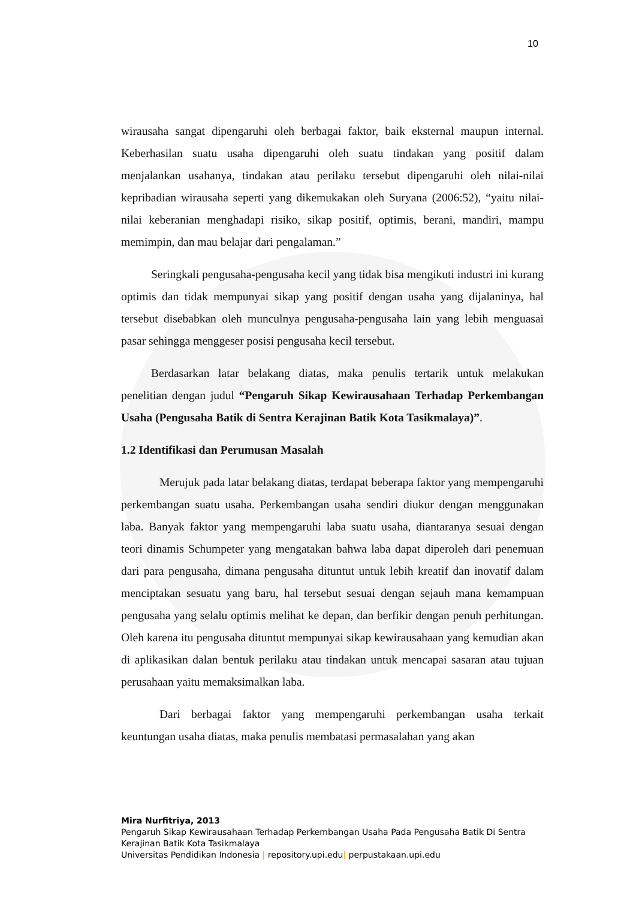10
wirausaha sangat dipengaruhi oleh berbagai faktor, baik eksternal maupun internal. Keberhasilan suatu usaha dipengaruhi oleh suatu tindakan yang positif dalam menjalankan usahanya, tindakan atau perilaku tersebut dipengaruhi oleh nilai-nilai kepribadian wirausaha seperti yang dikemukakan oleh Suryana (2006:52), “yaitu nilai-nilai keberanian menghadapi risiko, sikap positif, optimis, berani, mandiri, mampu memimpin, dan mau belajar dari pengalaman.”
Seringkali pengusaha-pengusaha kecil yang tidak bisa mengikuti industri ini kurang optimis dan tidak mempunyai sikap yang positif dengan usaha yang dijalaninya, hal tersebut disebabkan oleh munculnya pengusaha-pengusaha lain yang lebih menguasai pasar sehingga menggeser posisi pengusaha kecil tersebut.
Berdasarkan latar belakang diatas, maka penulis tertarik untuk melakukan penelitian dengan judul “Pengaruh Sikap Kewirausahaan Terhadap Perkembangan Usaha (Pengusaha Batik di Sentra Kerajinan Batik Kota Tasikmalaya)”.
1.2 Identifikasi dan Perumusan Masalah
Merujuk pada latar belakang diatas, terdapat beberapa faktor yang mempengaruhi perkembangan suatu usaha. Perkembangan usaha sendiri diukur dengan menggunakan laba. Banyak faktor yang mempengaruhi laba suatu usaha, diantaranya sesuai dengan teori dinamis Schumpeter yang mengatakan bahwa laba dapat diperoleh dari penemuan dari para pengusaha, dimana pengusaha dituntut untuk lebih kreatif dan inovatif dalam menciptakan sesuatu yang baru, hal tersebut sesuai dengan sejauh mana kemampuan pengusaha yang selalu optimis melihat ke depan, dan berfikir dengan penuh perhitungan. Oleh karena itu pengusaha dituntut mempunyai sikap kewirausahaan yang kemudian akan di aplikasikan dalan bentuk perilaku atau tindakan untuk mencapai sasaran atau tujuan perusahaan yaitu memaksimalkan laba.
Dari berbagai faktor yang mempengaruhi perkembangan usaha terkait keuntungan usaha diatas, maka penulis membatasi permasalahan yang akan
Mira Nurfitriya, 2013
Pengaruh Sikap Kewirausahaan Terhadap Perkembangan Usaha Pada Pengusaha Batik Di Sentra Kerajinan Batik Kota Tasikmalaya
Universitas Pendidikan Indonesia | repository.upi.edu| perpustakaan.upi.edu